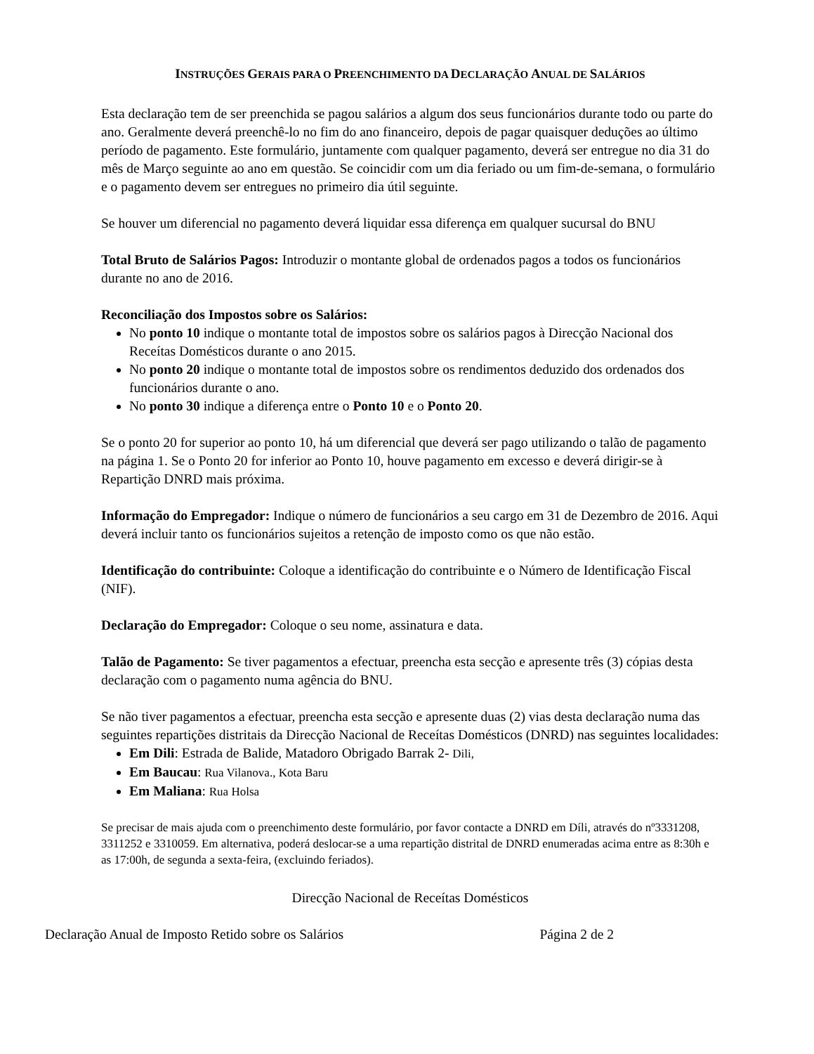INSTRUÇÕES GERAIS PARA O PREENCHIMENTO DA DECLARAÇÃO ANUAL DE SALÁRIOS
Esta declaração tem de ser preenchida se pagou salários a algum dos seus funcionários durante todo ou parte do ano. Geralmente deverá preenchê-lo no fim do ano financeiro, depois de pagar quaisquer deduções ao último período de pagamento. Este formulário, juntamente com qualquer pagamento, deverá ser entregue no dia 31 do mês de Março seguinte ao ano em questão. Se coincidir com um dia feriado ou um fim-de-semana, o formulário e o pagamento devem ser entregues no primeiro dia útil seguinte.
Se houver um diferencial no pagamento deverá liquidar essa diferença em qualquer sucursal do BNU
Total Bruto de Salários Pagos: Introduzir o montante global de ordenados pagos a todos os funcionários durante no ano de 2016.
Reconciliação dos Impostos sobre os Salários:
No ponto 10 indique o montante total de impostos sobre os salários pagos à Direcção Nacional dos Receítas Domésticos durante o ano 2015.
No ponto 20 indique o montante total de impostos sobre os rendimentos deduzido dos ordenados dos funcionários durante o ano.
No ponto 30 indique a diferença entre o Ponto 10 e o Ponto 20.
Se o ponto 20 for superior ao ponto 10, há um diferencial que deverá ser pago utilizando o talão de pagamento na página 1. Se o Ponto 20 for inferior ao Ponto 10, houve pagamento em excesso e deverá dirigir-se à Repartição DNRD mais próxima.
Informação do Empregador: Indique o número de funcionários a seu cargo em 31 de Dezembro de 2016. Aqui deverá incluir tanto os funcionários sujeitos a retenção de imposto como os que não estão.
Identificação do contribuinte: Coloque a identificação do contribuinte e o Número de Identificação Fiscal (NIF).
Declaração do Empregador: Coloque o seu nome, assinatura e data.
Talão de Pagamento: Se tiver pagamentos a efectuar, preencha esta secção e apresente três (3) cópias desta declaração com o pagamento numa agência do BNU.
Se não tiver pagamentos a efectuar, preencha esta secção e apresente duas (2) vias desta declaração numa das seguintes repartições distritais da Direcção Nacional de Receítas Domésticos (DNRD) nas seguintes localidades:
Em Dili: Estrada de Balide, Matadoro Obrigado Barrak 2- Dili,
Em Baucau: Rua Vilanova., Kota Baru
Em Maliana: Rua Holsa
Se precisar de mais ajuda com o preenchimento deste formulário, por favor contacte a DNRD em Díli, através do nº3331208, 3311252 e 3310059. Em alternativa, poderá deslocar-se a uma repartição distrital de DNRD enumeradas acima entre as 8:30h e as 17:00h, de segunda a sexta-feira, (excluindo feriados).
Direcção Nacional de Receítas Domésticos
Declaração Anual de Imposto Retido sobre os Salários Página 2 de 2